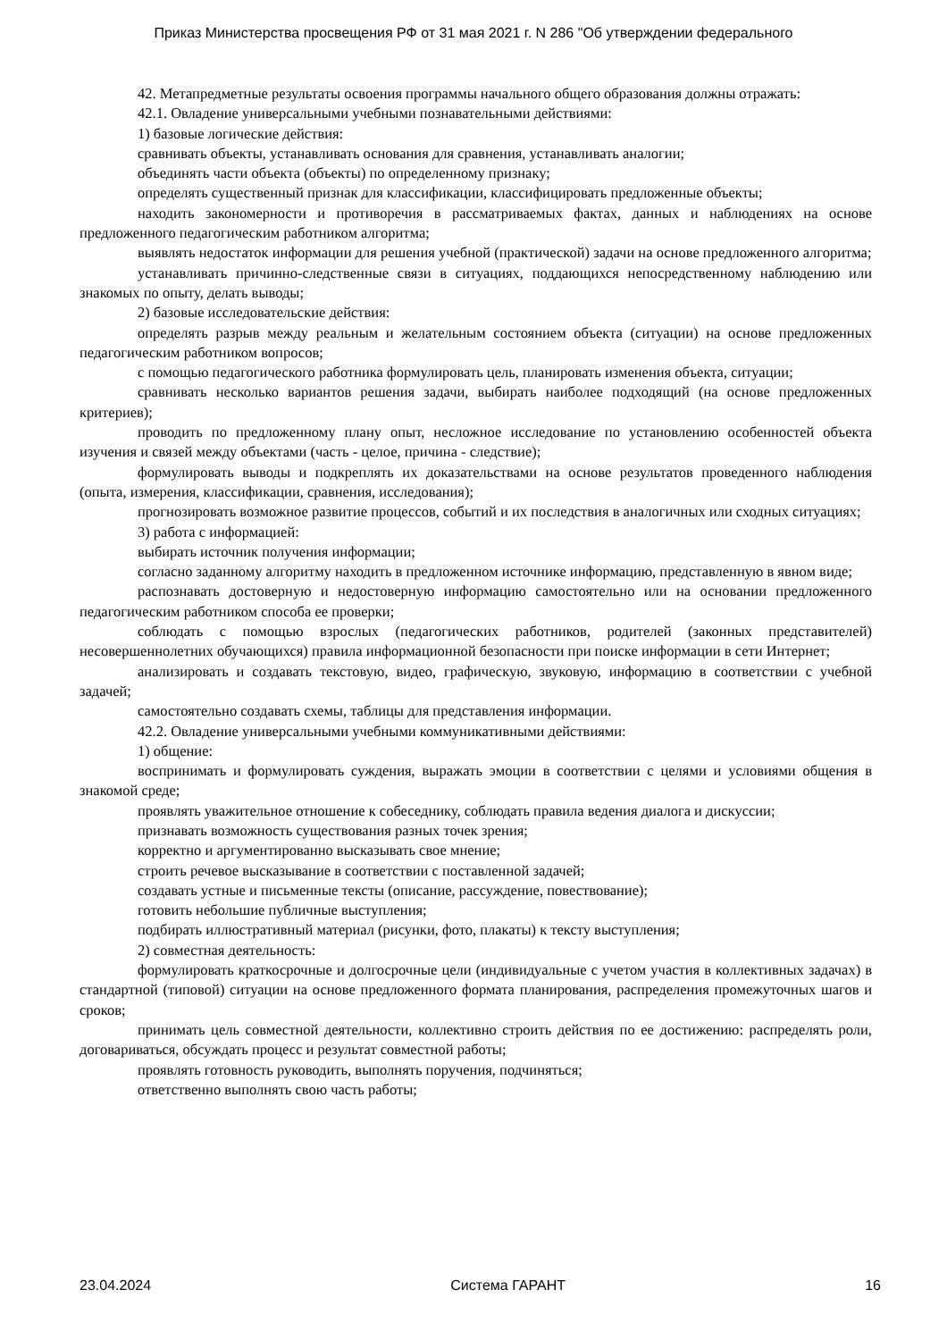Приказ Министерства просвещения РФ от 31 мая 2021 г. N 286 "Об утверждении федерального
42. Метапредметные результаты освоения программы начального общего образования должны отражать:
42.1. Овладение универсальными учебными познавательными действиями:
1) базовые логические действия:
сравнивать объекты, устанавливать основания для сравнения, устанавливать аналогии;
объединять части объекта (объекты) по определенному признаку;
определять существенный признак для классификации, классифицировать предложенные объекты;
находить закономерности и противоречия в рассматриваемых фактах, данных и наблюдениях на основе предложенного педагогическим работником алгоритма;
выявлять недостаток информации для решения учебной (практической) задачи на основе предложенного алгоритма;
устанавливать причинно-следственные связи в ситуациях, поддающихся непосредственному наблюдению или знакомых по опыту, делать выводы;
2) базовые исследовательские действия:
определять разрыв между реальным и желательным состоянием объекта (ситуации) на основе предложенных педагогическим работником вопросов;
с помощью педагогического работника формулировать цель, планировать изменения объекта, ситуации;
сравнивать несколько вариантов решения задачи, выбирать наиболее подходящий (на основе предложенных критериев);
проводить по предложенному плану опыт, несложное исследование по установлению особенностей объекта изучения и связей между объектами (часть - целое, причина - следствие);
формулировать выводы и подкреплять их доказательствами на основе результатов проведенного наблюдения (опыта, измерения, классификации, сравнения, исследования);
прогнозировать возможное развитие процессов, событий и их последствия в аналогичных или сходных ситуациях;
3) работа с информацией:
выбирать источник получения информации;
согласно заданному алгоритму находить в предложенном источнике информацию, представленную в явном виде;
распознавать достоверную и недостоверную информацию самостоятельно или на основании предложенного педагогическим работником способа ее проверки;
соблюдать с помощью взрослых (педагогических работников, родителей (законных представителей) несовершеннолетних обучающихся) правила информационной безопасности при поиске информации в сети Интернет;
анализировать и создавать текстовую, видео, графическую, звуковую, информацию в соответствии с учебной задачей;
самостоятельно создавать схемы, таблицы для представления информации.
42.2. Овладение универсальными учебными коммуникативными действиями:
1) общение:
воспринимать и формулировать суждения, выражать эмоции в соответствии с целями и условиями общения в знакомой среде;
проявлять уважительное отношение к собеседнику, соблюдать правила ведения диалога и дискуссии;
признавать возможность существования разных точек зрения;
корректно и аргументированно высказывать свое мнение;
строить речевое высказывание в соответствии с поставленной задачей;
создавать устные и письменные тексты (описание, рассуждение, повествование);
готовить небольшие публичные выступления;
подбирать иллюстративный материал (рисунки, фото, плакаты) к тексту выступления;
2) совместная деятельность:
формулировать краткосрочные и долгосрочные цели (индивидуальные с учетом участия в коллективных задачах) в стандартной (типовой) ситуации на основе предложенного формата планирования, распределения промежуточных шагов и сроков;
принимать цель совместной деятельности, коллективно строить действия по ее достижению: распределять роли, договариваться, обсуждать процесс и результат совместной работы;
проявлять готовность руководить, выполнять поручения, подчиняться;
ответственно выполнять свою часть работы;
23.04.2024 Система ГАРАНТ 16